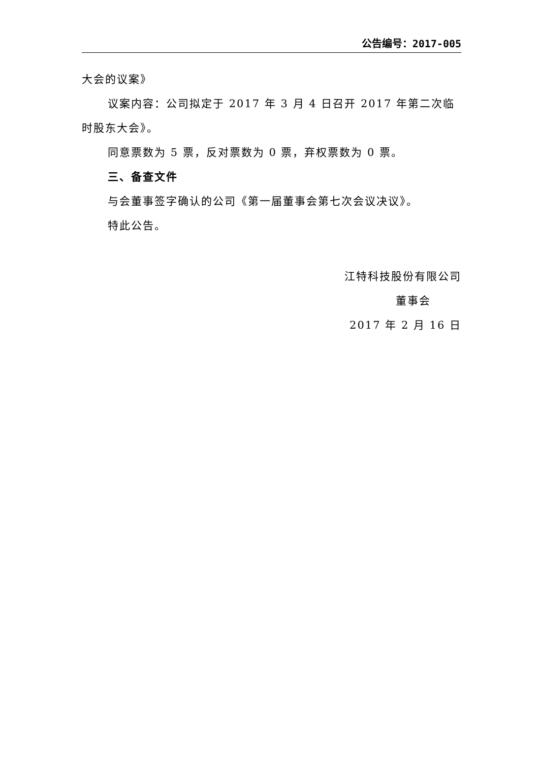公告编号：2017-005
大会的议案》
议案内容：公司拟定于 2017 年 3 月 4 日召开 2017 年第二次临时股东大会》。
同意票数为 5 票，反对票数为 0 票，弃权票数为 0 票。
三、备查文件
与会董事签字确认的公司《第一届董事会第七次会议决议》。
特此公告。
江特科技股份有限公司
董事会
2017 年 2 月 16 日